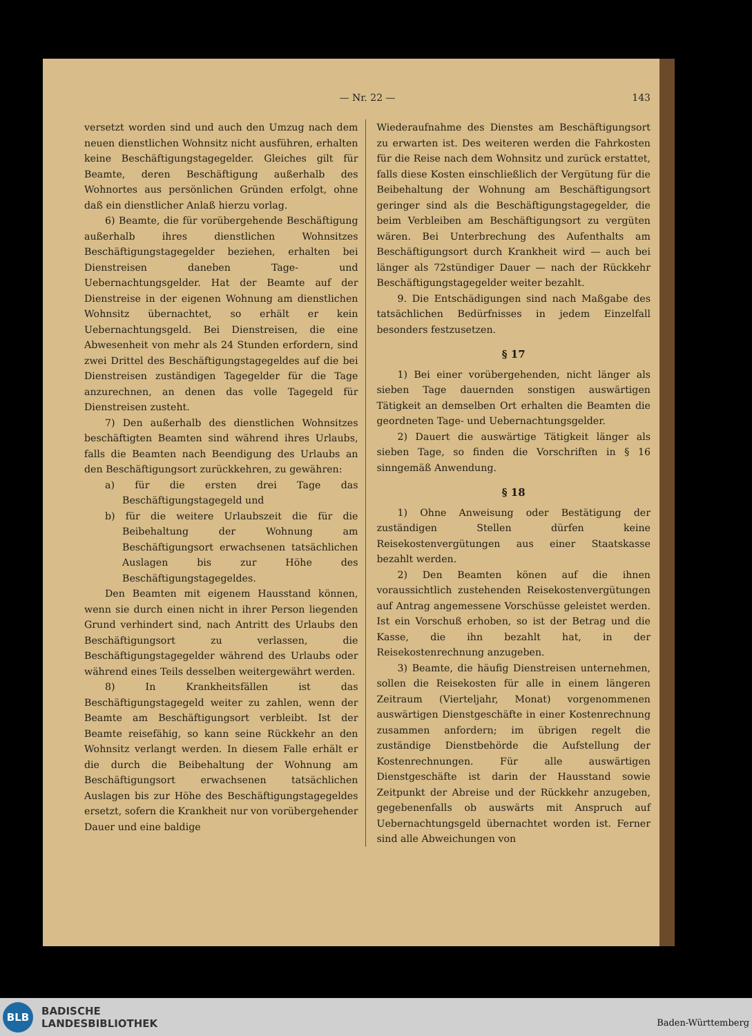— Nr. 22 —
143
versetzt worden sind und auch den Umzug nach dem neuen dienstlichen Wohnsitz nicht ausführen, erhalten keine Beschäftigungstagegelder. Gleiches gilt für Beamte, deren Beschäftigung außerhalb des Wohnortes aus persönlichen Gründen erfolgt, ohne daß ein dienstlicher Anlaß hierzu vorlag.
6) Beamte, die für vorübergehende Beschäftigung außerhalb ihres dienstlichen Wohnsitzes Beschäftigungstagegelder beziehen, erhalten bei Dienstreisen daneben Tage- und Uebernachtungsgelder. Hat der Beamte auf der Dienstreise in der eigenen Wohnung am dienstlichen Wohnsitz übernachtet, so erhält er kein Uebernachtungsgeld. Bei Dienstreisen, die eine Abwesenheit von mehr als 24 Stunden erfordern, sind zwei Drittel des Beschäftigungstagegeldes auf die bei Dienstreisen zuständigen Tagegelder für die Tage anzurechnen, an denen das volle Tagegeld für Dienstreisen zusteht.
7) Den außerhalb des dienstlichen Wohnsitzes beschäftigten Beamten sind während ihres Urlaubs, falls die Beamten nach Beendigung des Urlaubs an den Beschäftigungsort zurückkehren, zu gewähren:
a) für die ersten drei Tage das Beschäftigungstagegeld und
b) für die weitere Urlaubszeit die für die Beibehaltung der Wohnung am Beschäftigungsort erwachsenen tatsächlichen Auslagen bis zur Höhe des Beschäftigungstagegeldes.
Den Beamten mit eigenem Hausstand können, wenn sie durch einen nicht in ihrer Person liegenden Grund verhindert sind, nach Antritt des Urlaubs den Beschäftigungsort zu verlassen, die Beschäftigungstagegelder während des Urlaubs oder während eines Teils desselben weitergewährt werden.
8) In Krankheitsfällen ist das Beschäftigungstagegeld weiter zu zahlen, wenn der Beamte am Beschäftigungsort verbleibt. Ist der Beamte reisefähig, so kann seine Rückkehr an den Wohnsitz verlangt werden. In diesem Falle erhält er die durch die Beibehaltung der Wohnung am Beschäftigungsort erwachsenen tatsächlichen Auslagen bis zur Höhe des Beschäftigungstagegeldes ersetzt, sofern die Krankheit nur von vorübergehender Dauer und eine baldige
Wiederaufnahme des Dienstes am Beschäftigungsort zu erwarten ist. Des weiteren werden die Fahrkosten für die Reise nach dem Wohnsitz und zurück erstattet, falls diese Kosten einschließlich der Vergütung für die Beibehaltung der Wohnung am Beschäftigungsort geringer sind als die Beschäftigungstagegelder, die beim Verbleiben am Beschäftigungsort zu vergüten wären. Bei Unterbrechung des Aufenthalts am Beschäftigungsort durch Krankheit wird — auch bei länger als 72stündiger Dauer — nach der Rückkehr Beschäftigungstagegelder weiter bezahlt.
9. Die Entschädigungen sind nach Maßgabe des tatsächlichen Bedürfnisses in jedem Einzelfall besonders festzusetzen.
§ 17
1) Bei einer vorübergehenden, nicht länger als sieben Tage dauernden sonstigen auswärtigen Tätigkeit an demselben Ort erhalten die Beamten die geordneten Tage- und Uebernachtungsgelder.
2) Dauert die auswärtige Tätigkeit länger als sieben Tage, so finden die Vorschriften in § 16 sinngemäß Anwendung.
§ 18
1) Ohne Anweisung oder Bestätigung der zuständigen Stellen dürfen keine Reisekostenvergütungen aus einer Staatskasse bezahlt werden.
2) Den Beamten könen auf die ihnen voraussichtlich zustehenden Reisekostenvergütungen auf Antrag angemessene Vorschüsse geleistet werden. Ist ein Vorschuß erhoben, so ist der Betrag und die Kasse, die ihn bezahlt hat, in der Reisekostenrechnung anzugeben.
3) Beamte, die häufig Dienstreisen unternehmen, sollen die Reisekosten für alle in einem längeren Zeitraum (Vierteljahr, Monat) vorgenommenen auswärtigen Dienstgeschäfte in einer Kostenrechnung zusammen anfordern; im übrigen regelt die zuständige Dienstbehörde die Aufstellung der Kostenrechnungen. Für alle auswärtigen Dienstgeschäfte ist darin der Hausstand sowie Zeitpunkt der Abreise und der Rückkehr anzugeben, gegebenenfalls ob auswärts mit Anspruch auf Uebernachtungsgeld übernachtet worden ist. Ferner sind alle Abweichungen von
BLB
BADISCHE
LANDESBIBLIOTHEK
Baden-Württemberg